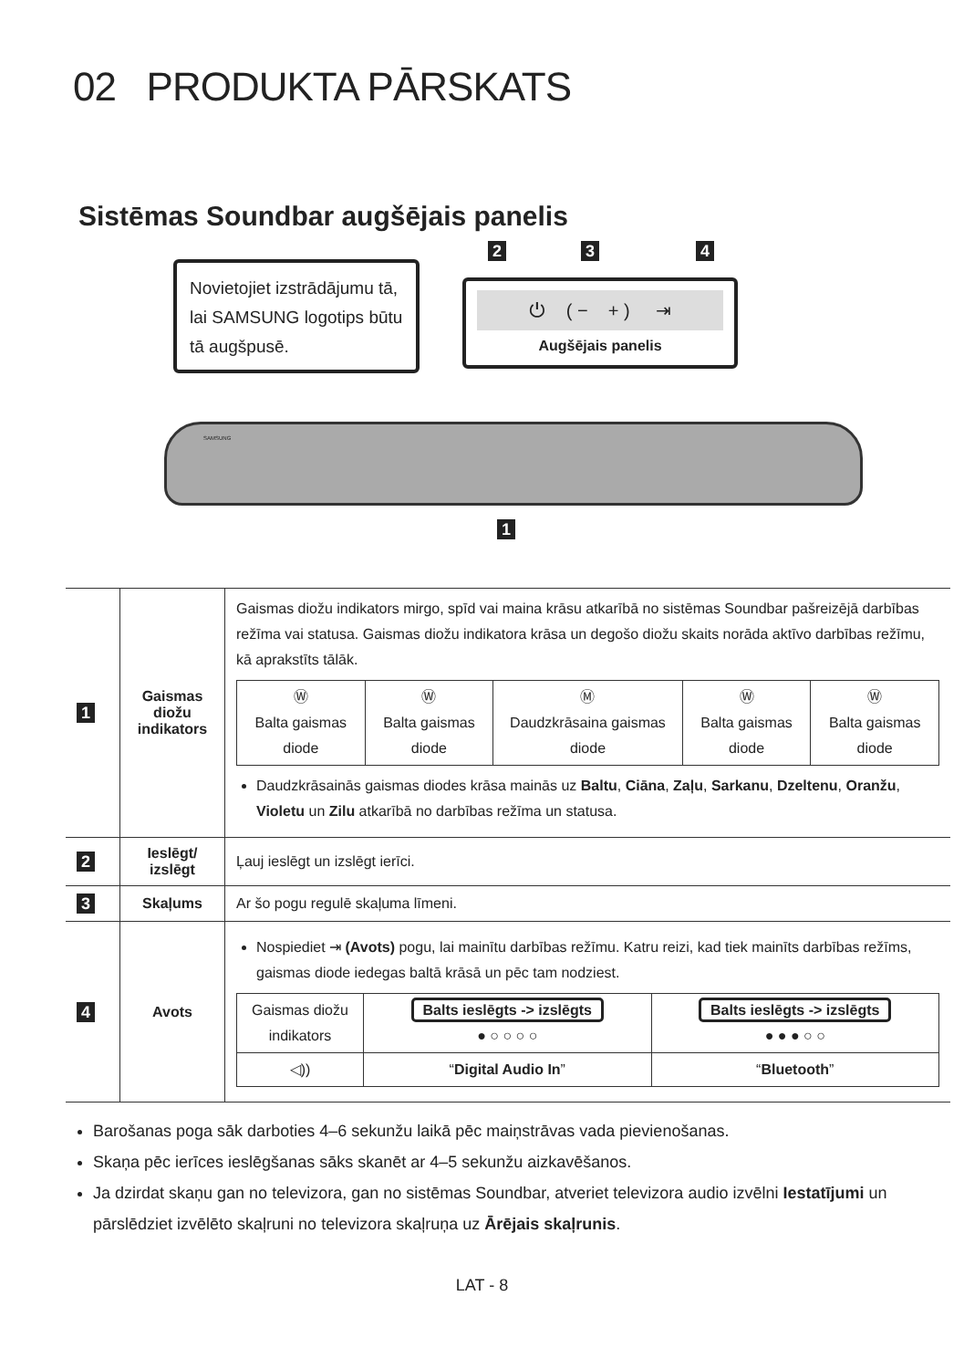02 PRODUKTA PĀRSKATS
Sistēmas Soundbar augšējais panelis
2 3 4
Novietojiet izstrādājumu tā, lai SAMSUNG logotips būtu tā augšpusē.
⏻ ( − + ) ⇥
Augšējais panelis
SAMSUNG
1
| 1 | Gaismas diožu indikators | Gaismas diožu indikators mirgo, spīd vai maina krāsu atkarībā no sistēmas Soundbar pašreizējā darbības režīma vai statusa. Gaismas diožu indikatora krāsa un degošo diožu skaits norāda aktīvo darbības režīmu, kā aprakstīts tālāk. / Ⓦ Balta gaismas diode / Ⓦ Balta gaismas diode / Ⓜ Daudzkrāsaina gaismas diode / Ⓦ Balta gaismas diode / Ⓦ Balta gaismas diode / Daudzkrāsainās gaismas diodes krāsa mainās uz Baltu , Ciāna , Zaļu , Sarkanu , Dzeltenu , Oranžu , Violetu un Zilu atkarībā no darbības režīma un statusa. |
| 2 | Ieslēgt/ izslēgt | Ļauj ieslēgt un izslēgt ierīci. |
| 3 | Skaļums | Ar šo pogu regulē skaļuma līmeni. |
| 4 | Avots | Nospiediet ⇥ (Avots) pogu, lai mainītu darbības režīmu. Katru reizi, kad tiek mainīts darbības režīms, gaismas diode iedegas baltā krāsā un pēc tam nodziest. / Gaismas diožu indikators / Balts ieslēgts -> izslēgts ● ○ ○ ○ ○ / Balts ieslēgts -> izslēgts ● ● ● ○ ○ / / ◁)) / “ Digital Audio In ” / “ Bluetooth ” / |
Barošanas poga sāk darboties 4–6 sekunžu laikā pēc maiņstrāvas vada pievienošanas.
Skaņa pēc ierīces ieslēgšanas sāks skanēt ar 4–5 sekunžu aizkavēšanos.
Ja dzirdat skaņu gan no televizora, gan no sistēmas Soundbar, atveriet televizora audio izvēlni Iestatījumi un pārslēdziet izvēlēto skaļruni no televizora skaļruņa uz Ārējais skaļrunis.
LAT - 8